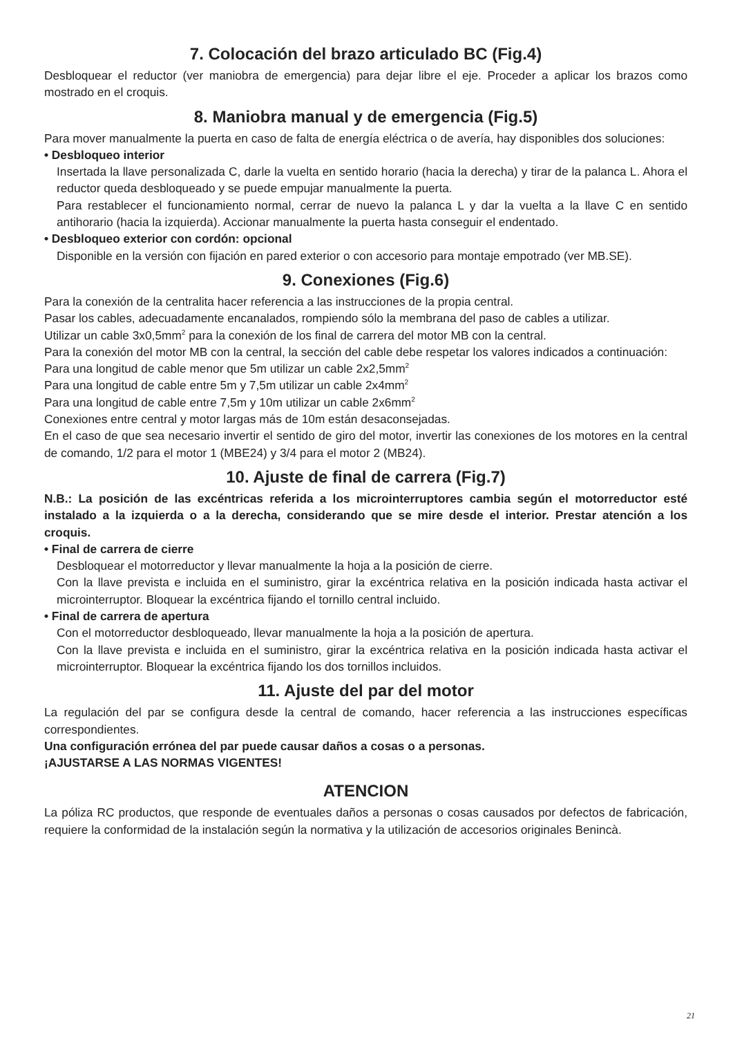7. Colocación del brazo articulado BC (Fig.4)
Desbloquear el reductor (ver maniobra de emergencia) para dejar libre el eje. Proceder a aplicar los brazos como mostrado en el croquis.
8. Maniobra manual y de emergencia (Fig.5)
Para mover manualmente la puerta en caso de falta de energía eléctrica o de avería, hay disponibles dos soluciones:
• Desbloqueo interior
Insertada la llave personalizada C, darle la vuelta en sentido horario (hacia la derecha) y tirar de la palanca L. Ahora el reductor queda desbloqueado y se puede empujar manualmente la puerta.
Para restablecer el funcionamiento normal, cerrar de nuevo la palanca L y dar la vuelta a la llave C en sentido antihorario (hacia la izquierda). Accionar manualmente la puerta hasta conseguir el endentado.
• Desbloqueo exterior con cordón: opcional
Disponible en la versión con fijación en pared exterior o con accesorio para montaje empotrado (ver MB.SE).
9. Conexiones (Fig.6)
Para la conexión de la centralita hacer referencia a las instrucciones de la propia central.
Pasar los cables, adecuadamente encanalados, rompiendo sólo la membrana del paso de cables a utilizar.
Utilizar un cable 3x0,5mm<sup>2</sup> para la conexión de los final de carrera del motor MB con la central.
Para la conexión del motor MB con la central, la sección del cable debe respetar los valores indicados a continuación:
Para una longitud de cable menor que 5m utilizar un cable 2x2,5mm<sup>2</sup>
Para una longitud de cable entre 5m y 7,5m utilizar un cable 2x4mm<sup>2</sup>
Para una longitud de cable entre 7,5m y 10m utilizar un cable 2x6mm<sup>2</sup>
Conexiones entre central y motor largas más de 10m están desaconsejadas.
En el caso de que sea necesario invertir el sentido de giro del motor, invertir las conexiones de los motores en la central de comando, 1/2 para el motor 1 (MBE24) y 3/4 para el motor 2 (MB24).
10. Ajuste de final de carrera (Fig.7)
N.B.: La posición de las excéntricas referida a los microinterruptores cambia según el motorreductor esté instalado a la izquierda o a la derecha, considerando que se mire desde el interior. Prestar atención a los croquis.
• Final de carrera de cierre
Desbloquear el motorreductor y llevar manualmente la hoja a la posición de cierre.
Con la llave prevista e incluida en el suministro, girar la excéntrica relativa en la posición indicada hasta activar el microinterruptor. Bloquear la excéntrica fijando el tornillo central incluido.
• Final de carrera de apertura
Con el motorreductor desbloqueado, llevar manualmente la hoja a la posición de apertura.
Con la llave prevista e incluida en el suministro, girar la excéntrica relativa en la posición indicada hasta activar el microinterruptor. Bloquear la excéntrica fijando los dos tornillos incluidos.
11. Ajuste del par del motor
La regulación del par se configura desde la central de comando, hacer referencia a las instrucciones específicas correspondientes.
Una configuración errónea del par puede causar daños a cosas o a personas.
¡AJUSTARSE A LAS NORMAS VIGENTES!
ATENCION
La póliza RC productos, que responde de eventuales daños a personas o cosas causados por defectos de fabricación, requiere la conformidad de la instalación según la normativa y la utilización de accesorios originales Benincà.
21